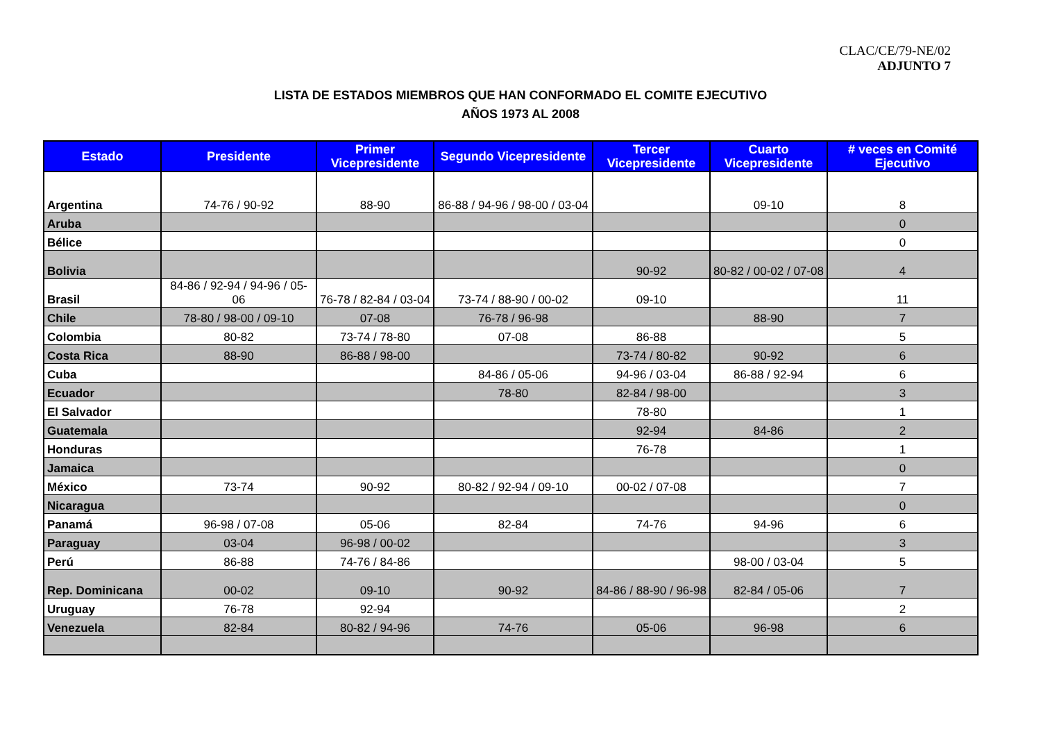CLAC/CE/79-NE/02
ADJUNTO 7
LISTA DE ESTADOS MIEMBROS QUE HAN CONFORMADO EL COMITE EJECUTIVO
AÑOS 1973 AL 2008
| Estado | Presidente | Primer Vicepresidente | Segundo Vicepresidente | Tercer Vicepresidente | Cuarto Vicepresidente | # veces en Comité Ejecutivo |
| --- | --- | --- | --- | --- | --- | --- |
| Argentina | 74-76 / 90-92 | 88-90 | 86-88 / 94-96 / 98-00 / 03-04 | | 09-10 | 8 |
| Aruba | | | | | | 0 |
| Bélice | | | | | | 0 |
| Bolivia | | | | 90-92 | 80-82 / 00-02 / 07-08 | 4 |
| Brasil | 84-86 / 92-94 / 94-96 / 05-06 | 76-78 / 82-84 / 03-04 | 73-74 / 88-90 / 00-02 | 09-10 | | 11 |
| Chile | 78-80 / 98-00 / 09-10 | 07-08 | 76-78 / 96-98 | | 88-90 | 7 |
| Colombia | 80-82 | 73-74 / 78-80 | 07-08 | 86-88 | | 5 |
| Costa Rica | 88-90 | 86-88 / 98-00 | | 73-74 / 80-82 | 90-92 | 6 |
| Cuba | | | 84-86 / 05-06 | 94-96 / 03-04 | 86-88 / 92-94 | 6 |
| Ecuador | | | 78-80 | 82-84 / 98-00 | | 3 |
| El Salvador | | | | 78-80 | | 1 |
| Guatemala | | | | 92-94 | 84-86 | 2 |
| Honduras | | | | 76-78 | | 1 |
| Jamaica | | | | | | 0 |
| México | 73-74 | 90-92 | 80-82 / 92-94 / 09-10 | 00-02 / 07-08 | | 7 |
| Nicaragua | | | | | | 0 |
| Panamá | 96-98 / 07-08 | 05-06 | 82-84 | 74-76 | 94-96 | 6 |
| Paraguay | 03-04 | 96-98 / 00-02 | | | | 3 |
| Perú | 86-88 | 74-76 / 84-86 | | | 98-00 / 03-04 | 5 |
| Rep. Dominicana | 00-02 | 09-10 | 90-92 | 84-86 / 88-90 / 96-98 | 82-84 / 05-06 | 7 |
| Uruguay | 76-78 | 92-94 | | | | 2 |
| Venezuela | 82-84 | 80-82 / 94-96 | 74-76 | 05-06 | 96-98 | 6 |